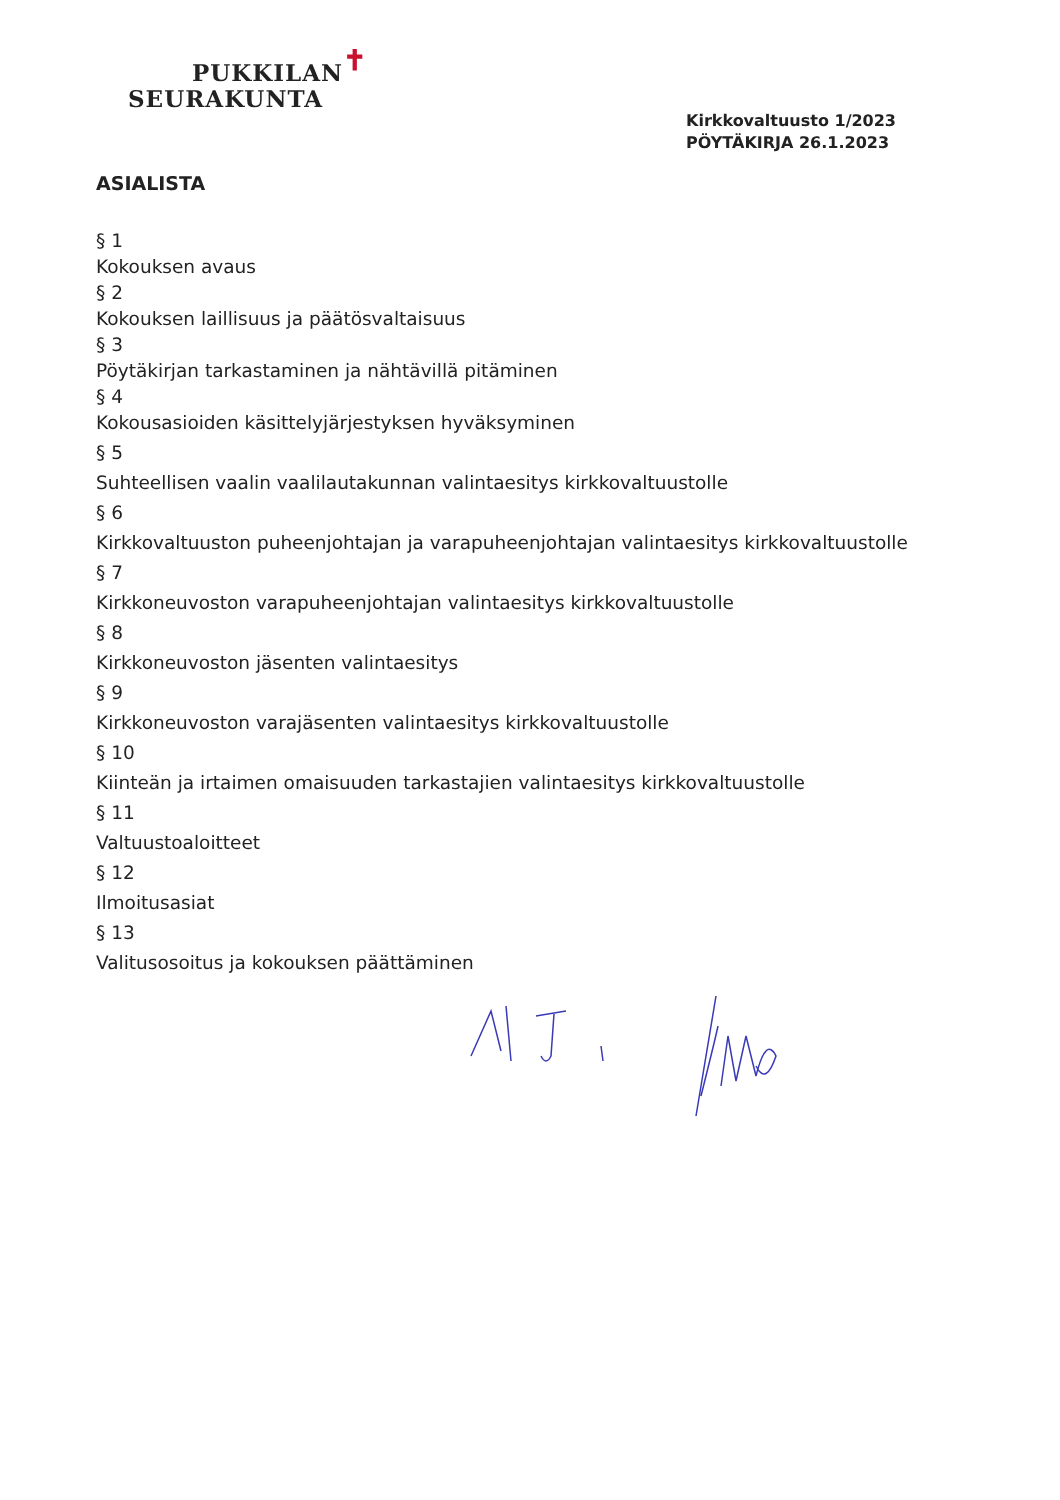PUKKILAN✝
SEURAKUNTA
Kirkkovaltuusto 1/2023
PÖYTÄKIRJA 26.1.2023
ASIALISTA
§ 1
Kokouksen avaus
§ 2
Kokouksen laillisuus ja päätösvaltaisuus
§ 3
Pöytäkirjan tarkastaminen ja nähtävillä pitäminen
§ 4
Kokousasioiden käsittelyjärjestyksen hyväksyminen
§ 5
Suhteellisen vaalin vaalilautakunnan valintaesitys kirkkovaltuustolle
§ 6
Kirkkovaltuuston puheenjohtajan ja varapuheenjohtajan valintaesitys kirkkovaltuustolle
§ 7
Kirkkoneuvoston varapuheenjohtajan valintaesitys kirkkovaltuustolle
§ 8
Kirkkoneuvoston jäsenten valintaesitys
§ 9
Kirkkoneuvoston varajäsenten valintaesitys kirkkovaltuustolle
§ 10
Kiinteän ja irtaimen omaisuuden tarkastajien valintaesitys kirkkovaltuustolle
§ 11
Valtuustoaloitteet
§ 12
Ilmoitusasiat
§ 13
Valitusosoitus ja kokouksen päättäminen